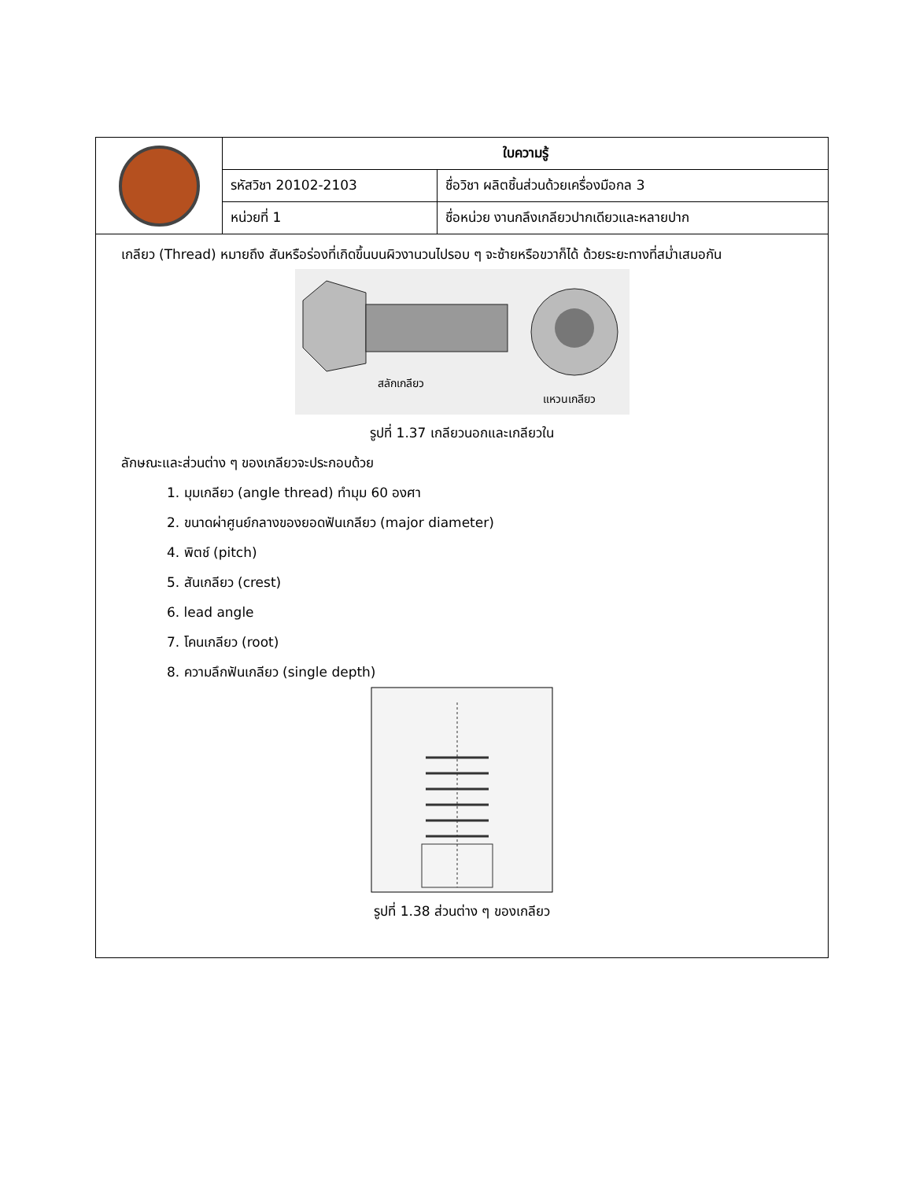| | ใบความรู้ | |
| | รหัสวิชา 20102-2103 | ชื่อวิชา ผลิตชิ้นส่วนด้วยเครื่องมือกล 3 |
| | หน่วยที่ 1 | ชื่อหน่วย งานกลึงเกลียวปากเดียวและหลายปาก |
เกลียว (Thread) หมายถึง สันหรือร่องที่เกิดขึ้นบนผิวงานวนไปรอบ ๆ จะซ้ายหรือขวาก็ได้ ด้วยระยะทางที่สม่ำเสมอกัน
สลักเกลียว
แหวนเกลียว
รูปที่ 1.37 เกลียวนอกและเกลียวใน
ลักษณะและส่วนต่าง ๆ ของเกลียวจะประกอบด้วย
1. มุมเกลียว (angle thread) ทำมุม 60 องศา
2. ขนาดผ่าศูนย์กลางของยอดฟันเกลียว (major diameter)
4. พิตช์ (pitch)
5. สันเกลียว (crest)
6. lead angle
7. โคนเกลียว (root)
8. ความลึกฟันเกลียว (single depth)
รูปที่ 1.38 ส่วนต่าง ๆ ของเกลียว